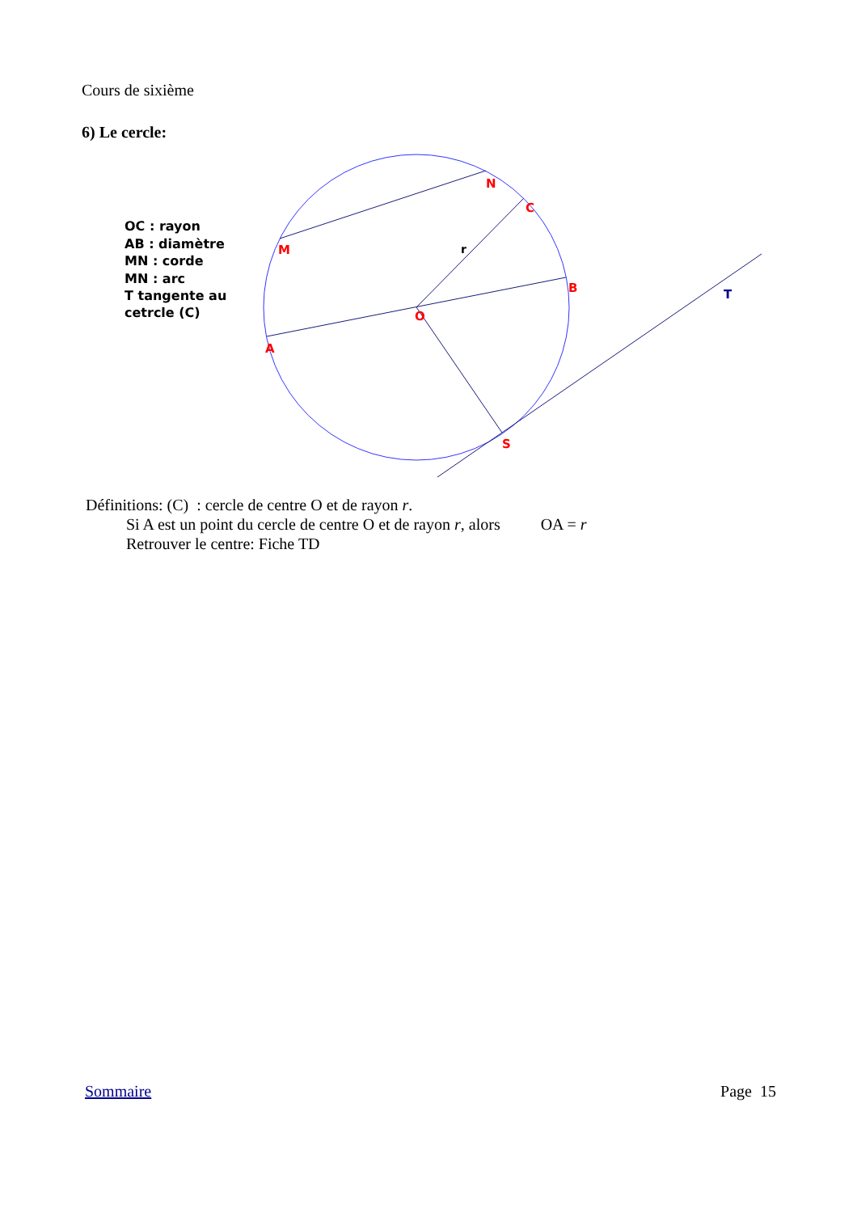Cours de sixième
6) Le cercle:
M
N
C
B
O
A
S
r
T
OC : rayon AB : diamètre MN : corde MN : arc T tangente au cetrcle (C)
Définitions: (C) : cercle de centre O et de rayon r.
Si A est un point du cercle de centre O et de rayon r, alors OA = r
Retrouver le centre: Fiche TD
Sommaire Page 15